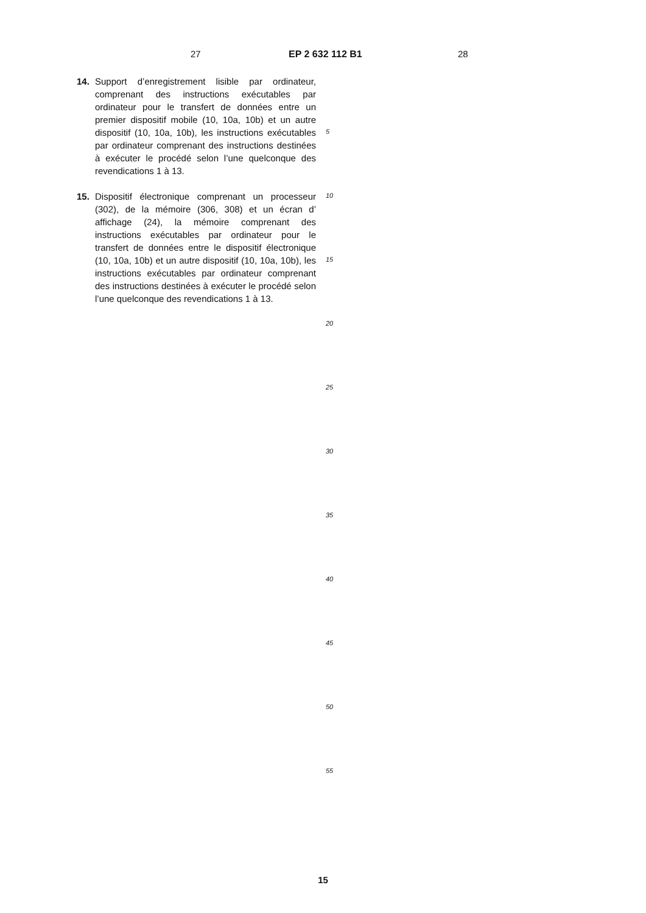27 EP 2 632 112 B1 28
14. Support d’enregistrement lisible par ordinateur, comprenant des instructions exécutables par ordinateur pour le transfert de données entre un premier dispositif mobile (10, 10a, 10b) et un autre dispositif (10, 10a, 10b), les instructions exécutables par ordinateur comprenant des instructions destinées à exécuter le procédé selon l’une quelconque des revendications 1 à 13.
15. Dispositif électronique comprenant un processeur (302), de la mémoire (306, 308) et un écran d’ affichage (24), la mémoire comprenant des instructions exécutables par ordinateur pour le transfert de données entre le dispositif électronique (10, 10a, 10b) et un autre dispositif (10, 10a, 10b), les instructions exécutables par ordinateur comprenant des instructions destinées à exécuter le procédé selon l’une quelconque des revendications 1 à 13.
5
10
15
20
25
30
35
40
45
50
55
15